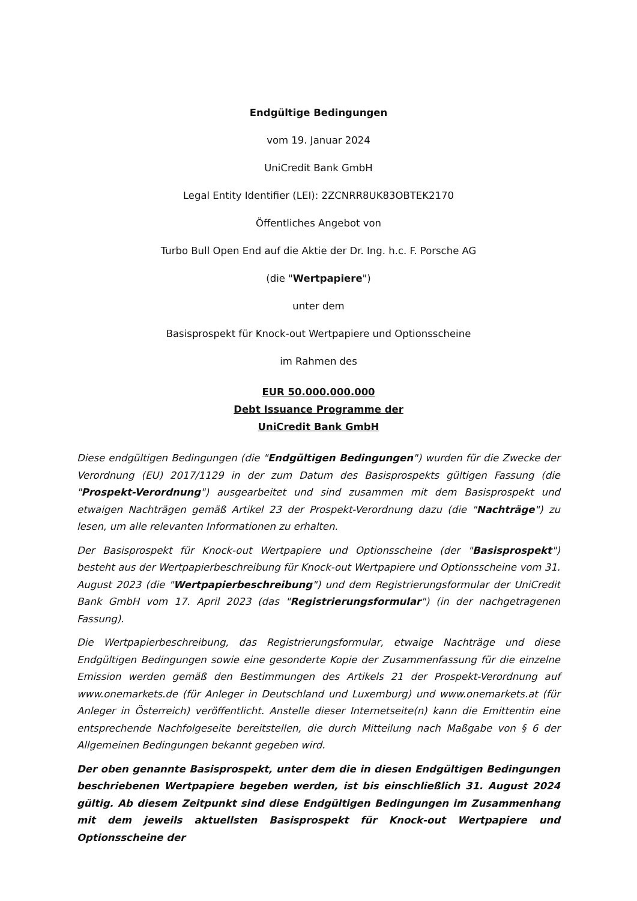Endgültige Bedingungen
vom 19. Januar 2024
UniCredit Bank GmbH
Legal Entity Identifier (LEI): 2ZCNRR8UK83OBTEK2170
Öffentliches Angebot von
Turbo Bull Open End auf die Aktie der Dr. Ing. h.c. F. Porsche AG
(die "Wertpapiere")
unter dem
Basisprospekt für Knock-out Wertpapiere und Optionsscheine
im Rahmen des
EUR 50.000.000.000
Debt Issuance Programme der
UniCredit Bank GmbH
Diese endgültigen Bedingungen (die "Endgültigen Bedingungen") wurden für die Zwecke der Verordnung (EU) 2017/1129 in der zum Datum des Basisprospekts gültigen Fassung (die "Prospekt-Verordnung") ausgearbeitet und sind zusammen mit dem Basisprospekt und etwaigen Nachträgen gemäß Artikel 23 der Prospekt-Verordnung dazu (die "Nachträge") zu lesen, um alle relevanten Informationen zu erhalten.
Der Basisprospekt für Knock-out Wertpapiere und Optionsscheine (der "Basisprospekt") besteht aus der Wertpapierbeschreibung für Knock-out Wertpapiere und Optionsscheine vom 31. August 2023 (die "Wertpapierbeschreibung") und dem Registrierungsformular der UniCredit Bank GmbH vom 17. April 2023 (das "Registrierungsformular") (in der nachgetragenen Fassung).
Die Wertpapierbeschreibung, das Registrierungsformular, etwaige Nachträge und diese Endgültigen Bedingungen sowie eine gesonderte Kopie der Zusammenfassung für die einzelne Emission werden gemäß den Bestimmungen des Artikels 21 der Prospekt-Verordnung auf www.onemarkets.de (für Anleger in Deutschland und Luxemburg) und www.onemarkets.at (für Anleger in Österreich) veröffentlicht. Anstelle dieser Internetseite(n) kann die Emittentin eine entsprechende Nachfolgeseite bereitstellen, die durch Mitteilung nach Maßgabe von § 6 der Allgemeinen Bedingungen bekannt gegeben wird.
Der oben genannte Basisprospekt, unter dem die in diesen Endgültigen Bedingungen beschriebenen Wertpapiere begeben werden, ist bis einschließlich 31. August 2024 gültig. Ab diesem Zeitpunkt sind diese Endgültigen Bedingungen im Zusammenhang mit dem jeweils aktuellsten Basisprospekt für Knock-out Wertpapiere und Optionsscheine der